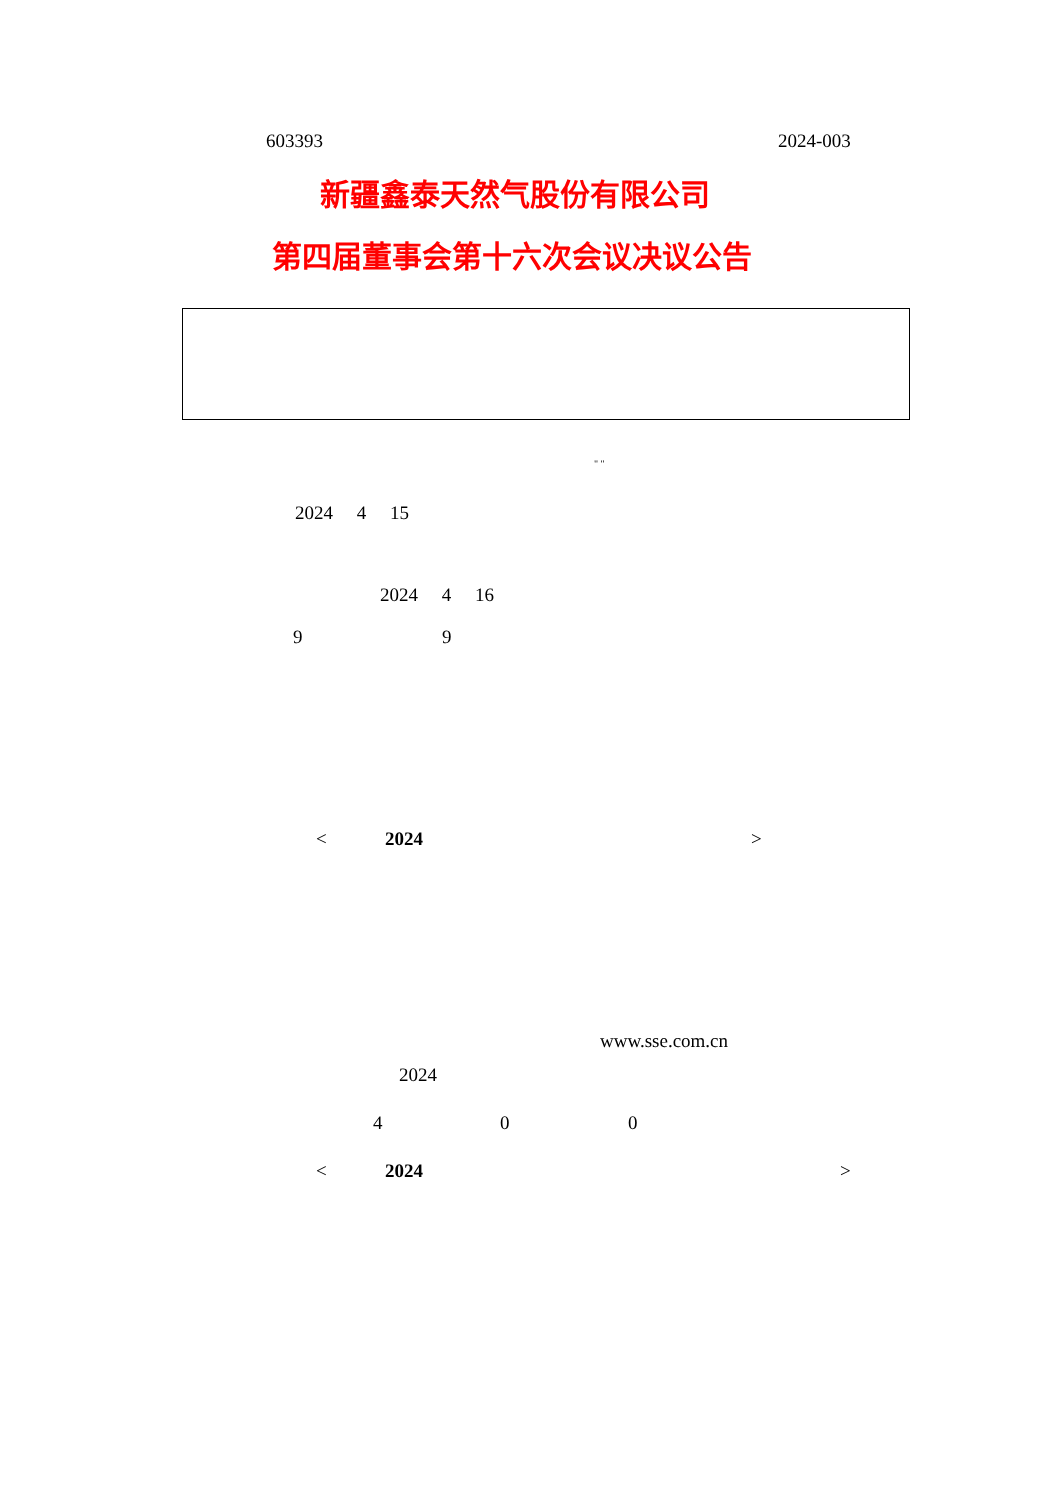603393 2024-003
新疆鑫泰天然气股份有限公司
第四届董事会第十六次会议决议公告
" "
2024 4 15
2024 4 16
9 9
< 2024 >
www.sse.com.cn
2024
4 0 0
< 2024 >